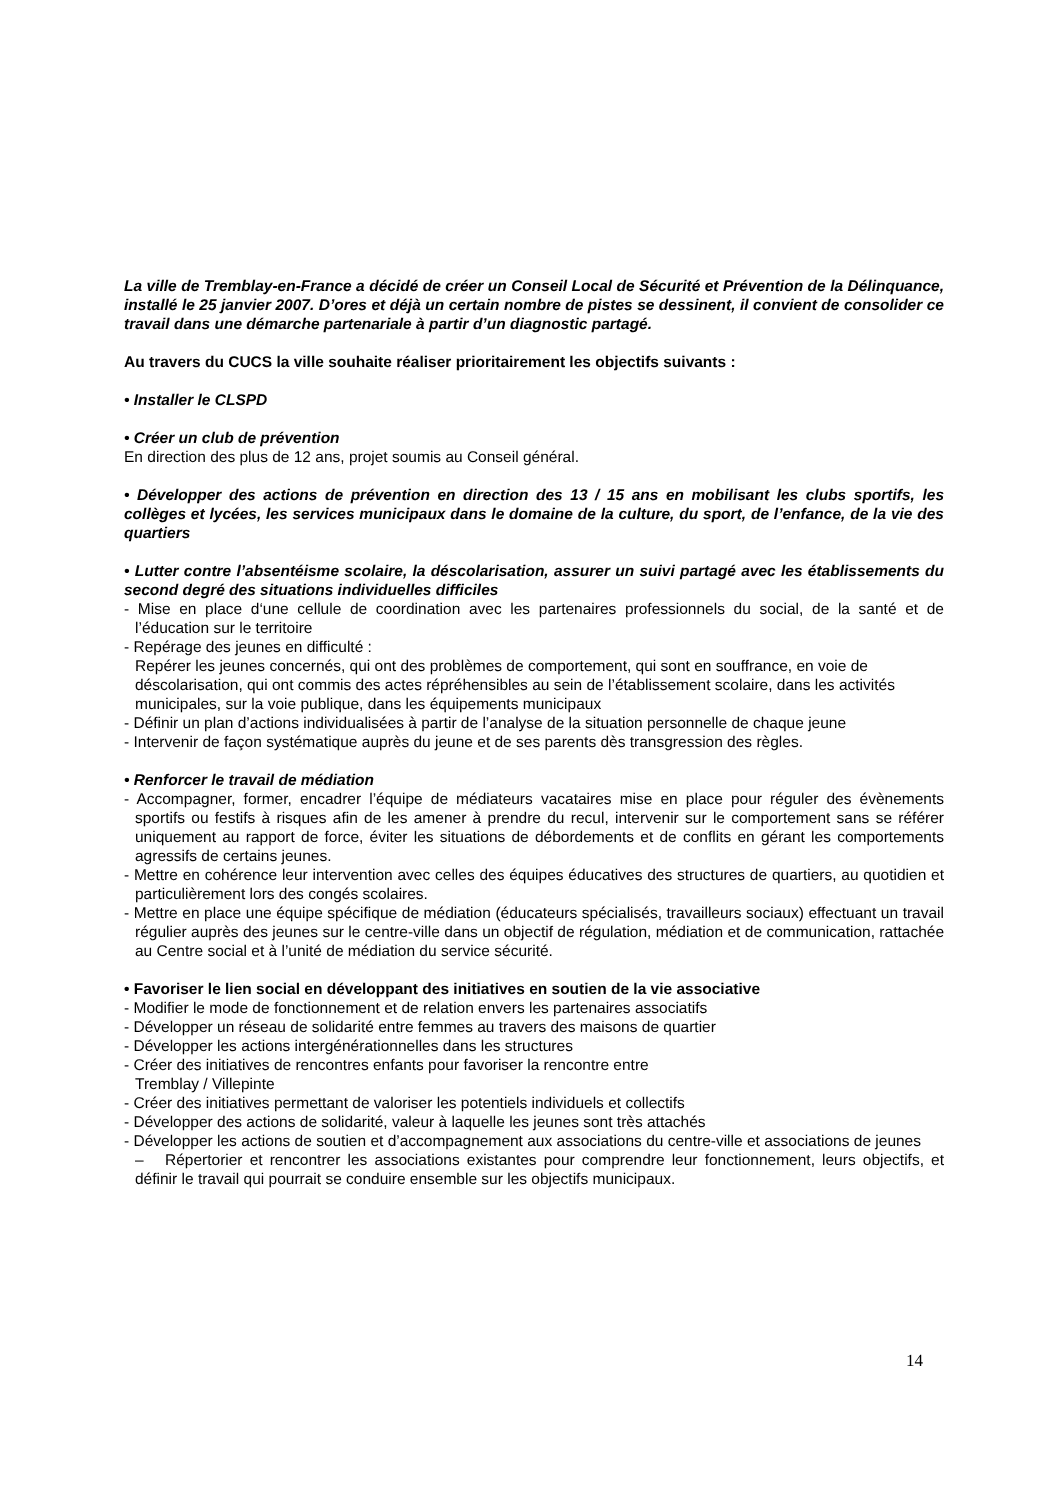La ville de Tremblay-en-France a décidé de créer un Conseil Local de Sécurité et Prévention de la Délinquance, installé le 25 janvier 2007. D’ores et déjà un certain nombre de pistes se dessinent, il convient de consolider ce travail dans une démarche partenariale à partir d’un diagnostic partagé.
Au travers du CUCS la ville souhaite réaliser prioritairement les objectifs suivants :
• Installer le CLSPD
• Créer un club de prévention
En direction des plus de 12 ans, projet soumis au Conseil général.
• Développer des actions de prévention en direction des 13 / 15 ans en mobilisant les clubs sportifs, les collèges et lycées, les services municipaux dans le domaine de la culture, du sport, de l’enfance, de la vie des quartiers
• Lutter contre l’absentéisme scolaire, la déscolarisation, assurer un suivi partagé avec les établissements du second degré des situations individuelles difficiles
- Mise en place d‘une cellule de coordination avec les partenaires professionnels du social, de la santé et de l’éducation sur le territoire
- Repérage des jeunes en difficulté :
Repérer les jeunes concernés, qui ont des problèmes de comportement, qui sont en souffrance, en voie de déscolarisation, qui ont commis des actes répréhensibles au sein de l’établissement scolaire, dans les activités municipales, sur la voie publique, dans les équipements municipaux
- Définir un plan d’actions individualisées à partir de l’analyse de la situation personnelle de chaque jeune
- Intervenir de façon systématique auprès du jeune et de ses parents dès transgression des règles.
• Renforcer le travail de médiation
- Accompagner, former, encadrer l’équipe de médiateurs vacataires mise en place pour réguler des évènements sportifs ou festifs à risques afin de les amener à prendre du recul, intervenir sur le comportement sans se référer uniquement au rapport de force, éviter les situations de débordements et de conflits en gérant les comportements agressifs de certains jeunes.
- Mettre en cohérence leur intervention avec celles des équipes éducatives des structures de quartiers, au quotidien et particulièrement lors des congés scolaires.
- Mettre en place une équipe spécifique de médiation (éducateurs spécialisés, travailleurs sociaux) effectuant un travail régulier auprès des jeunes sur le centre-ville dans un objectif de régulation, médiation et de communication, rattachée au Centre social et à l’unité de médiation du service sécurité.
• Favoriser le lien social en développant des initiatives en soutien de la vie associative
- Modifier le mode de fonctionnement et de relation envers les partenaires associatifs
- Développer un réseau de solidarité entre femmes au travers des maisons de quartier
- Développer les actions intergénérationnelles dans les structures
- Créer des initiatives de rencontres enfants pour favoriser la rencontre entre
Tremblay / Villepinte
- Créer des initiatives permettant de valoriser les potentiels individuels et collectifs
- Développer des actions de solidarité, valeur à laquelle les jeunes sont très attachés
- Développer les actions de soutien et d’accompagnement aux associations du centre-ville et associations de jeunes
– Répertorier et rencontrer les associations existantes pour comprendre leur fonctionnement, leurs objectifs, et définir le travail qui pourrait se conduire ensemble sur les objectifs municipaux.
14